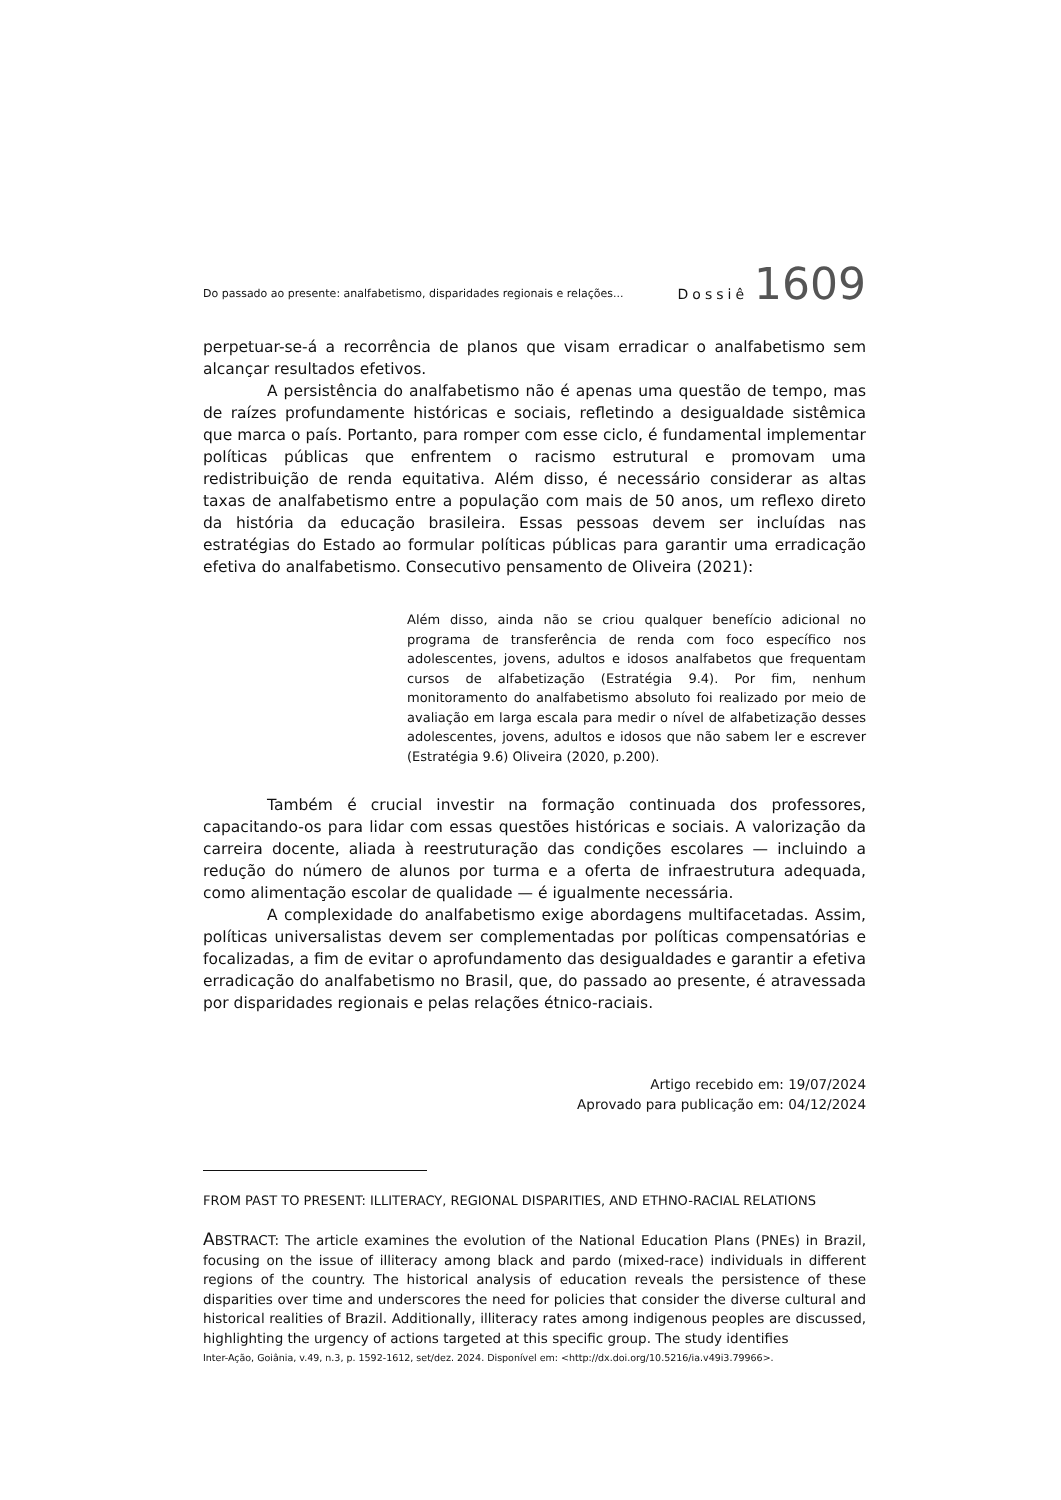Do passado ao presente: analfabetismo, disparidades regionais e relações... Dossiê 1609
perpetuar-se-á a recorrência de planos que visam erradicar o analfabetismo sem alcançar resultados efetivos.
A persistência do analfabetismo não é apenas uma questão de tempo, mas de raízes profundamente históricas e sociais, refletindo a desigualdade sistêmica que marca o país. Portanto, para romper com esse ciclo, é fundamental implementar políticas públicas que enfrentem o racismo estrutural e promovam uma redistribuição de renda equitativa. Além disso, é necessário considerar as altas taxas de analfabetismo entre a população com mais de 50 anos, um reflexo direto da história da educação brasileira. Essas pessoas devem ser incluídas nas estratégias do Estado ao formular políticas públicas para garantir uma erradicação efetiva do analfabetismo. Consecutivo pensamento de Oliveira (2021):
Além disso, ainda não se criou qualquer benefício adicional no programa de transferência de renda com foco específico nos adolescentes, jovens, adultos e idosos analfabetos que frequentam cursos de alfabetização (Estratégia 9.4). Por fim, nenhum monitoramento do analfabetismo absoluto foi realizado por meio de avaliação em larga escala para medir o nível de alfabetização desses adolescentes, jovens, adultos e idosos que não sabem ler e escrever (Estratégia 9.6) Oliveira (2020, p.200).
Também é crucial investir na formação continuada dos professores, capacitando-os para lidar com essas questões históricas e sociais. A valorização da carreira docente, aliada à reestruturação das condições escolares — incluindo a redução do número de alunos por turma e a oferta de infraestrutura adequada, como alimentação escolar de qualidade — é igualmente necessária.
A complexidade do analfabetismo exige abordagens multifacetadas. Assim, políticas universalistas devem ser complementadas por políticas compensatórias e focalizadas, a fim de evitar o aprofundamento das desigualdades e garantir a efetiva erradicação do analfabetismo no Brasil, que, do passado ao presente, é atravessada por disparidades regionais e pelas relações étnico-raciais.
Artigo recebido em: 19/07/2024
Aprovado para publicação em: 04/12/2024
FROM PAST TO PRESENT: ILLITERACY, REGIONAL DISPARITIES, AND ETHNO-RACIAL RELATIONS
ABSTRACT: The article examines the evolution of the National Education Plans (PNEs) in Brazil, focusing on the issue of illiteracy among black and pardo (mixed-race) individuals in different regions of the country. The historical analysis of education reveals the persistence of these disparities over time and underscores the need for policies that consider the diverse cultural and historical realities of Brazil. Additionally, illiteracy rates among indigenous peoples are discussed, highlighting the urgency of actions targeted at this specific group. The study identifies
Inter-Ação, Goiânia, v.49, n.3, p. 1592-1612, set/dez. 2024. Disponível em: <http://dx.doi.org/10.5216/ia.v49i3.79966>.